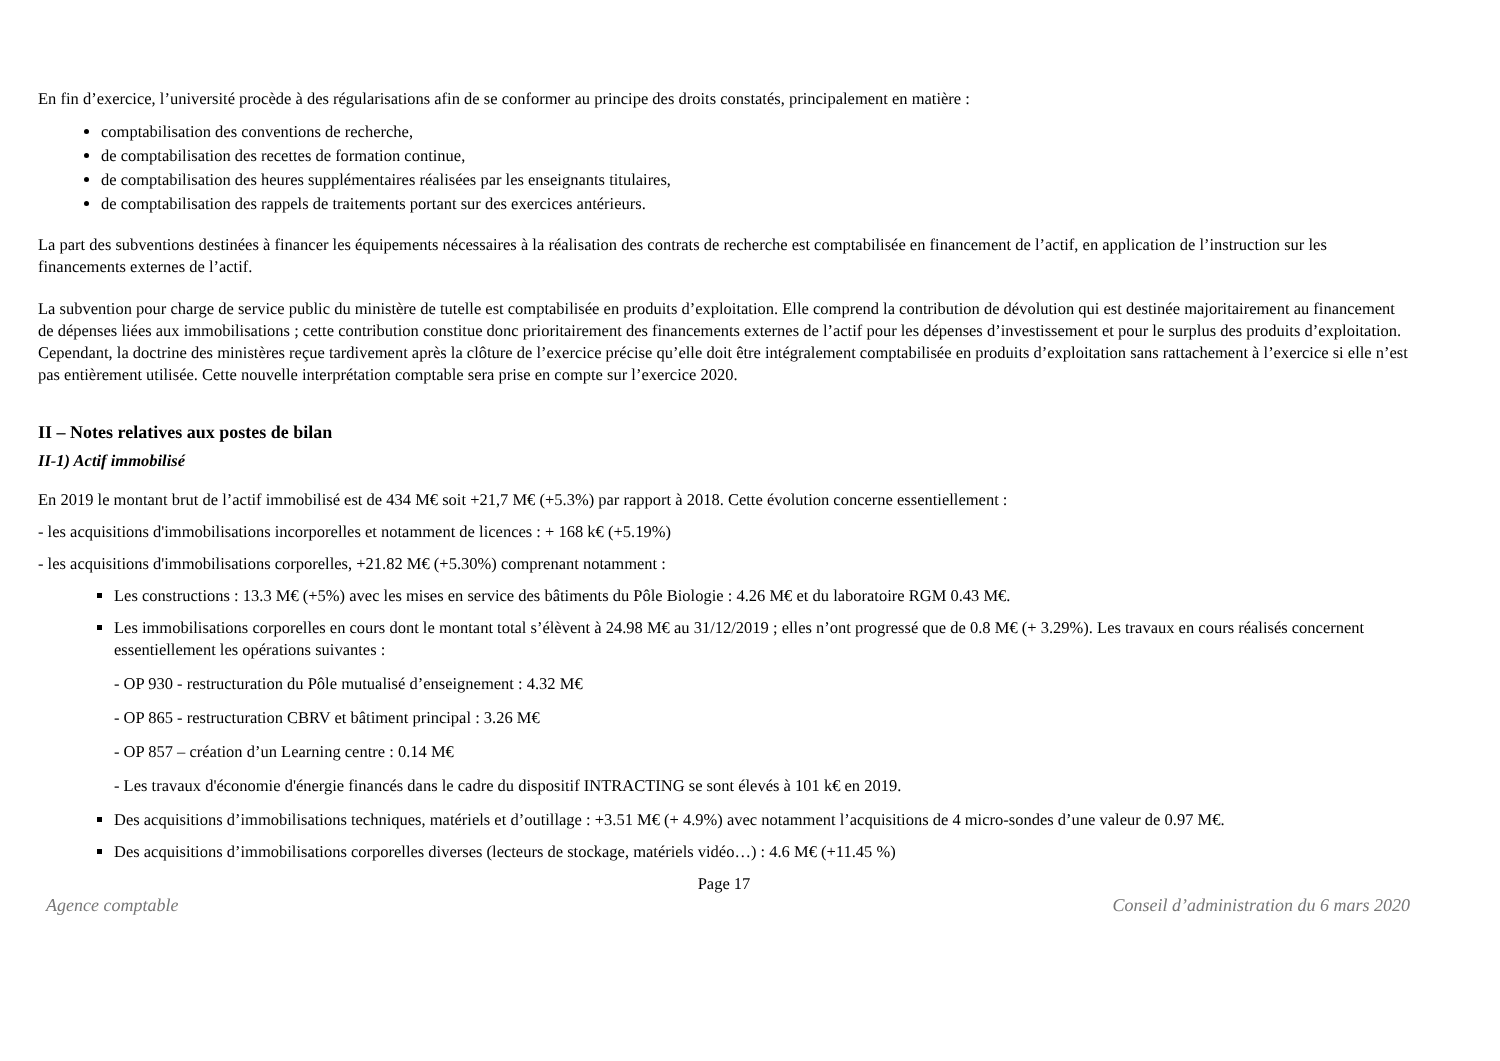En fin d’exercice, l’université procède à des régularisations afin de se conformer au principe des droits constatés, principalement en matière :
comptabilisation des conventions de recherche,
de comptabilisation des recettes de formation continue,
de comptabilisation des heures supplémentaires réalisées par les enseignants titulaires,
de comptabilisation des rappels de traitements portant sur des exercices antérieurs.
La part des subventions destinées à financer les équipements nécessaires à la réalisation des contrats de recherche est comptabilisée en financement de l’actif, en application de l’instruction sur les financements externes de l’actif.
La subvention pour charge de service public du ministère de tutelle est comptabilisée en produits d’exploitation. Elle comprend la contribution de dévolution qui est destinée majoritairement au financement de dépenses liées aux immobilisations ; cette contribution constitue donc prioritairement des financements externes de l’actif pour les dépenses d’investissement et pour le surplus des produits d’exploitation. Cependant, la doctrine des ministères reçue tardivement après la clôture de l’exercice précise qu’elle doit être intégralement comptabilisée en produits d’exploitation sans rattachement à l’exercice si elle n’est pas entièrement utilisée. Cette nouvelle interprétation comptable sera prise en compte sur l’exercice 2020.
II – Notes relatives aux postes de bilan
II-1) Actif immobilisé
En 2019 le montant brut de l’actif immobilisé est de 434 M€ soit +21,7 M€ (+5.3%) par rapport à 2018. Cette évolution concerne essentiellement :
- les acquisitions d'immobilisations incorporelles et notamment de licences : + 168 k€ (+5.19%)
- les acquisitions d'immobilisations corporelles, +21.82 M€ (+5.30%) comprenant notamment :
Les constructions : 13.3 M€ (+5%) avec les mises en service des bâtiments du Pôle Biologie : 4.26 M€ et du laboratoire RGM 0.43 M€.
Les immobilisations corporelles en cours dont le montant total s’élèvent à 24.98 M€ au 31/12/2019 ; elles n’ont progressé que de 0.8 M€ (+ 3.29%). Les travaux en cours réalisés concernent essentiellement les opérations suivantes :
- OP 930 - restructuration du Pôle mutualisé d’enseignement : 4.32 M€
- OP 865 - restructuration CBRV et bâtiment principal : 3.26 M€
- OP 857 – création d’un Learning centre : 0.14 M€
- Les travaux d'économie d'énergie financés dans le cadre du dispositif INTRACTING se sont élevés à 101 k€ en 2019.
Des acquisitions d’immobilisations techniques, matériels et d’outillage : +3.51 M€ (+ 4.9%) avec notamment l’acquisitions de 4 micro-sondes d’une valeur de 0.97 M€.
Des acquisitions d’immobilisations corporelles diverses (lecteurs de stockage, matériels vidéo…) : 4.6 M€ (+11.45 %)
Page 17
Agence comptable Conseil d’administration du 6 mars 2020